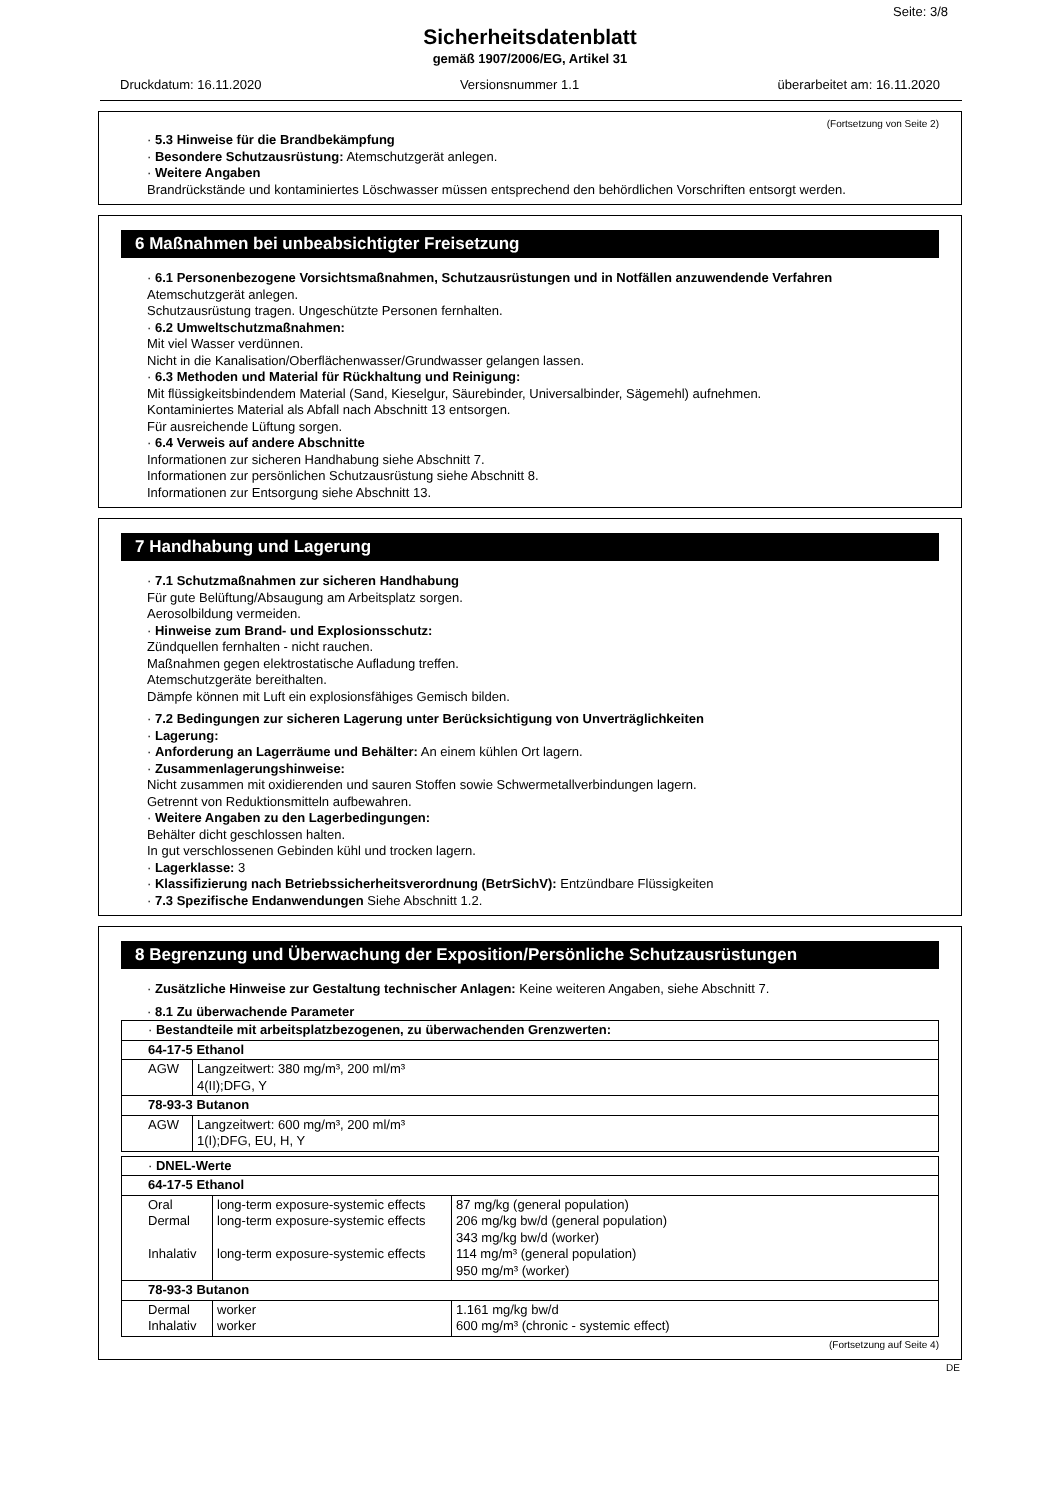Seite: 3/8
Sicherheitsdatenblatt
gemäß 1907/2006/EG, Artikel 31
Druckdatum: 16.11.2020 Versionsnummer 1.1 überarbeitet am: 16.11.2020
(Fortsetzung von Seite 2)
· 5.3 Hinweise für die Brandbekämpfung
· Besondere Schutzausrüstung: Atemschutzgerät anlegen.
· Weitere Angaben
Brandrückstände und kontaminiertes Löschwasser müssen entsprechend den behördlichen Vorschriften entsorgt werden.
6 Maßnahmen bei unbeabsichtigter Freisetzung
· 6.1 Personenbezogene Vorsichtsmaßnahmen, Schutzausrüstungen und in Notfällen anzuwendende Verfahren
Atemschutzgerät anlegen.
Schutzausrüstung tragen. Ungeschützte Personen fernhalten.
· 6.2 Umweltschutzmaßnahmen:
Mit viel Wasser verdünnen.
Nicht in die Kanalisation/Oberflächenwasser/Grundwasser gelangen lassen.
· 6.3 Methoden und Material für Rückhaltung und Reinigung:
Mit flüssigkeitsbindendem Material (Sand, Kieselgur, Säurebinder, Universalbinder, Sägemehl) aufnehmen.
Kontaminiertes Material als Abfall nach Abschnitt 13 entsorgen.
Für ausreichende Lüftung sorgen.
· 6.4 Verweis auf andere Abschnitte
Informationen zur sicheren Handhabung siehe Abschnitt 7.
Informationen zur persönlichen Schutzausrüstung siehe Abschnitt 8.
Informationen zur Entsorgung siehe Abschnitt 13.
7 Handhabung und Lagerung
· 7.1 Schutzmaßnahmen zur sicheren Handhabung
Für gute Belüftung/Absaugung am Arbeitsplatz sorgen.
Aerosolbildung vermeiden.
· Hinweise zum Brand- und Explosionsschutz:
Zündquellen fernhalten - nicht rauchen.
Maßnahmen gegen elektrostatische Aufladung treffen.
Atemschutzgeräte bereithalten.
Dämpfe können mit Luft ein explosionsfähiges Gemisch bilden.
· 7.2 Bedingungen zur sicheren Lagerung unter Berücksichtigung von Unverträglichkeiten
· Lagerung:
· Anforderung an Lagerräume und Behälter: An einem kühlen Ort lagern.
· Zusammenlagerungshinweise:
Nicht zusammen mit oxidierenden und sauren Stoffen sowie Schwermetallverbindungen lagern.
Getrennt von Reduktionsmitteln aufbewahren.
· Weitere Angaben zu den Lagerbedingungen:
Behälter dicht geschlossen halten.
In gut verschlossenen Gebinden kühl und trocken lagern.
· Lagerklasse: 3
· Klassifizierung nach Betriebssicherheitsverordnung (BetrSichV): Entzündbare Flüssigkeiten
· 7.3 Spezifische Endanwendungen Siehe Abschnitt 1.2.
8 Begrenzung und Überwachung der Exposition/Persönliche Schutzausrüstungen
· Zusätzliche Hinweise zur Gestaltung technischer Anlagen: Keine weiteren Angaben, siehe Abschnitt 7.
· 8.1 Zu überwachende Parameter
| · Bestandteile mit arbeitsplatzbezogenen, zu überwachenden Grenzwerten: | |
| 64-17-5 Ethanol | |
| AGW | Langzeitwert: 380 mg/m³, 200 ml/m³ 4(II);DFG, Y |
| 78-93-3 Butanon | |
| AGW | Langzeitwert: 600 mg/m³, 200 ml/m³ 1(I);DFG, EU, H, Y |
| · DNEL-Werte | | |
| 64-17-5 Ethanol | | |
| Oral Dermal Inhalativ | long-term exposure-systemic effects long-term exposure-systemic effects long-term exposure-systemic effects | 87 mg/kg (general population) 206 mg/kg bw/d (general population) 343 mg/kg bw/d (worker) 114 mg/m³ (general population) 950 mg/m³ (worker) |
| 78-93-3 Butanon | | |
| Dermal Inhalativ | worker worker | 1.161 mg/kg bw/d 600 mg/m³ (chronic - systemic effect) |
(Fortsetzung auf Seite 4)
DE